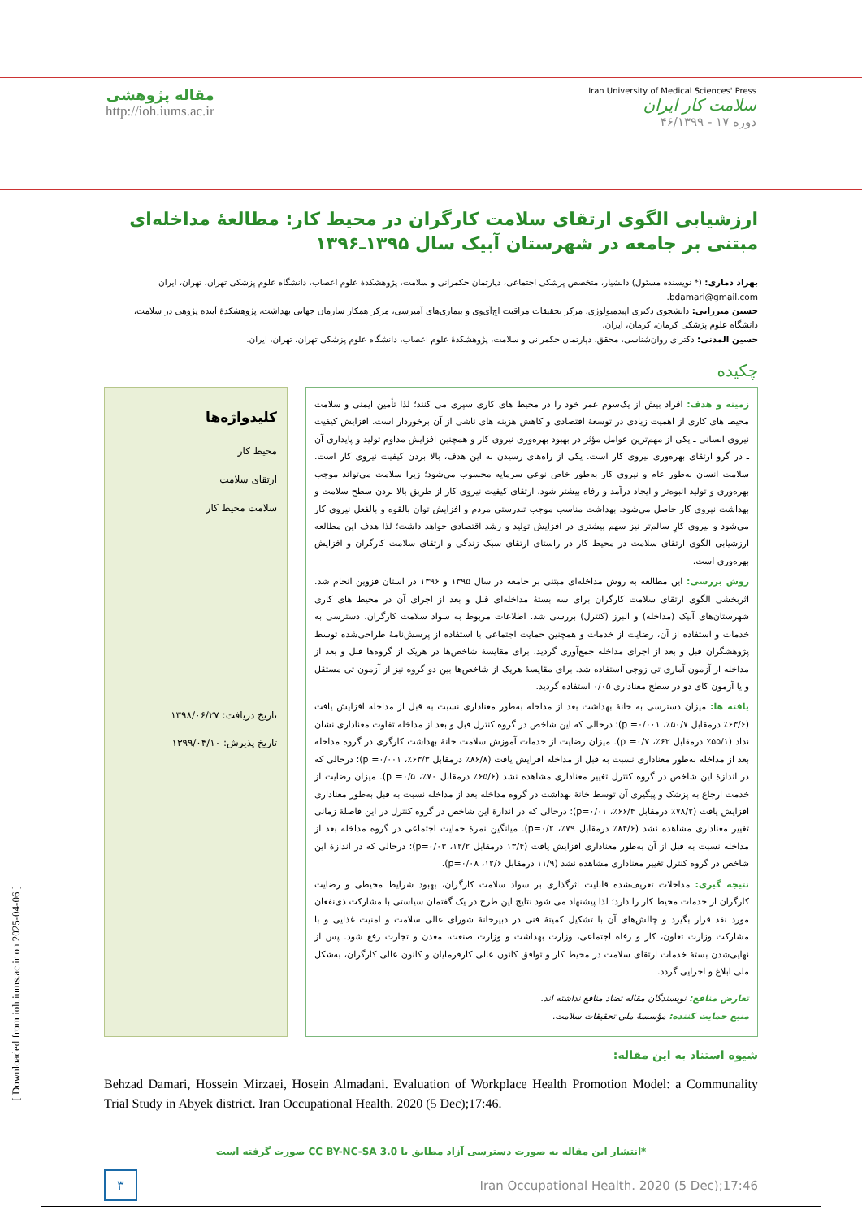Iran University of Medical Sciences' Press
سلامت کار ایران
دوره ۱۷ - ۴۶/۱۳۹۹
مقاله پژوهشی
http://ioh.iums.ac.ir
ارزشیابی الگوی ارتقای سلامت کارگران در محیط کار: مطالعۀ مداخله‌ای مبتنی بر جامعه در شهرستان آبیک سال ۱۳۹۵ـ۱۳۹۶
بهزاد دماری: (* نویسنده مسئول) دانشیار، متخصص پزشکی اجتماعی، دپارتمان حکمرانی و سلامت، پژوهشکدۀ علوم اعصاب، دانشگاه علوم پزشکی تهران، تهران، ایران bdamari@gmail.com.
حسین میرزایی: دانشجوی دکتری اپیدمیولوژی، مرکز تحقیقات مراقبت اچ‌آی‌وی و بیماری‌های آمیزشی، مرکز همکار سازمان جهانی بهداشت، پژوهشکدۀ آینده پژوهی در سلامت، دانشگاه علوم پزشکی کرمان، کرمان، ایران.
حسین المدنی: دکترای روان‌شناسی، محقق، دپارتمان حکمرانی و سلامت، پژوهشکدۀ علوم اعصاب، دانشگاه علوم پزشکی تهران، تهران، ایران.
چکیده
زمینه و هدف: افراد بیش از یک‌سوم عمر خود را در محیط های کاری سپری می کنند؛ لذا تأمین ایمنی و سلامت محیط های کاری از اهمیت زیادی در توسعۀ اقتصادی و کاهش هزینه های ناشی از آن برخوردار است. افزایش کیفیت نیروی انسانی ـ یکی از مهم‌ترین عوامل مؤثر در بهبود بهره‌وری نیروی کار و همچنین افزایش مداوم تولید و پایداری آن ـ در گرو ارتقای بهره‌وری نیروی کار است. یکی از راه‌های رسیدن به این هدف، بالا بردن کیفیت نیروی کار است. سلامت انسان به‌طور عام و نیروی کار به‌طور خاص نوعی سرمایه محسوب می‌شود؛ زیرا سلامت می‌تواند موجب بهره‌وری و تولید انبوه‌تر و ایجاد درآمد و رفاه بیشتر شود. ارتقای کیفیت نیروی کار از طریق بالا بردن سطح سلامت و بهداشت نیروی کار حاصل می‌شود. بهداشت مناسب موجب تندرستی مردم و افزایش توان بالقوه و بالفعل نیروی کار می‌شود و نیروی کارِ سالم‌تر نیز سهم بیشتری در افزایش تولید و رشد اقتصادی خواهد داشت؛ لذا هدف این مطالعه ارزشیابی الگوی ارتقای سلامت در محیط کار در راستای ارتقای سبک زندگی و ارتقای سلامت کارگران و افزایش بهره‌وری است.
روش بررسی: این مطالعه به روش مداخله‌ای مبتنی بر جامعه در سال ۱۳۹۵ و ۱۳۹۶ در استان قزوین انجام شد. اثربخشی الگوی ارتقای سلامت کارگران برای سه بستۀ مداخله‌ای قبل و بعد از اجرای آن در محیط های کاری شهرستان‌های آبیک (مداخله) و البرز (کنترل) بررسی شد. اطلاعات مربوط به سواد سلامت کارگران، دسترسی به خدمات و استفاده از آن، رضایت از خدمات و همچنین حمایت اجتماعی با استفاده از پرسش‌نامۀ طراحی‌شده توسط پژوهشگران قبل و بعد از اجرای مداخله جمع‌آوری گردید. برای مقایسۀ شاخص‌ها در هریک از گروه‌ها قبل و بعد از مداخله از آزمون آماری تی زوجی استفاده شد. برای مقایسۀ هریک از شاخص‌ها بین دو گروه نیز از آزمون تی مستقل و یا آزمون کای دو در سطح معناداری ۰/۰۵ استفاده گردید.
یافته ها: میزان دسترسی به خانۀ بهداشت بعد از مداخله به‌طور معناداری نسبت به قبل از مداخله افزایش یافت (۶۳/۶٪ درمقابل ۵۰/۷٪، p =۰/۰۰۱)؛ درحالی که این شاخص در گروه کنترل قبل و بعد از مداخله تفاوت معناداری نشان نداد (۵۵/۱٪ درمقابل ۶۲٪، p =۰/۷). میزان رضایت از خدمات آموزش سلامت خانۀ بهداشت کارگری در گروه مداخله بعد از مداخله به‌طور معناداری نسبت به قبل از مداخله افزایش یافت (۸۶/۸٪ درمقابل ۶۳/۳٪، p =۰/۰۰۱)؛ درحالی که در اندازۀ این شاخص در گروه کنترل تغییر معناداری مشاهده نشد (۶۵/۶٪ درمقابل ۷۰٪، p =۰/۵). میزان رضایت از خدمت ارجاع به پزشک و پیگیری آن توسط خانۀ بهداشت در گروه مداخله بعد از مداخله نسبت به قبل به‌طور معناداری افزایش یافت (۷۸/۲٪ درمقابل ۶۶/۴٪، p=۰/۰۱)؛ درحالی که در اندازۀ این شاخص در گروه کنترل در این فاصلۀ زمانی تغییر معناداری مشاهده نشد (۸۴/۶٪ درمقابل ۷۹٪، p=۰/۲). میانگین نمرۀ حمایت اجتماعی در گروه مداخله بعد از مداخله نسبت به قبل از آن به‌طور معناداری افزایش یافت (۱۳/۴ درمقابل ۱۲/۲، p=۰/۰۳)؛ درحالی که در اندازۀ این شاخص در گروه کنترل تغییر معناداری مشاهده نشد (۱۱/۹ درمقابل ۱۲/۶، p=۰/۰۸).
نتیجه گیری: مداخلات تعریف‌شده قابلیت اثرگذاری بر سواد سلامت کارگران، بهبود شرایط محیطی و رضایت کارگران از خدمات محیط کار را دارد؛ لذا پیشنهاد می شود نتایج این طرح در یک گفتمان سیاستی با مشارکت ذی‌نفعان مورد نقد قرار بگیرد و چالش‌های آن با تشکیل کمیتۀ فنی در دبیرخانۀ شورای عالی سلامت و امنیت غذایی و با مشارکت وزارت تعاون، کار و رفاه اجتماعی، وزارت بهداشت و وزارت صنعت، معدن و تجارت رفع شود. پس از نهایی‌شدن بستۀ خدمات ارتقای سلامت در محیط کار و توافق کانون عالی کارفرمایان و کانون عالی کارگران، به‌شکل ملی ابلاغ و اجرایی گردد.
تعارض منافع: نویسندگان مقاله تضاد منافع نداشته اند.
منبع حمایت کننده: مؤسسۀ ملی تحقیقات سلامت.
کلیدواژه‌ها
محیط کار
ارتقای سلامت
سلامت محیط کار
تاریخ دریافت: ۱۳۹۸/۰۶/۲۷
تاریخ پذیرش: ۱۳۹۹/۰۴/۱۰
شیوه استناد به این مقاله:
Behzad Damari, Hossein Mirzaei, Hosein Almadani. Evaluation of Workplace Health Promotion Model: a Communality Trial Study in Abyek district. Iran Occupational Health. 2020 (5 Dec);17:46.
*انتشار این مقاله به صورت دسترسی آزاد مطابق با CC BY-NC-SA 3.0 صورت گرفته است
۳ Iran Occupational Health. 2020 (5 Dec);17:46
[ Downloaded from ioh.iums.ac.ir on 2025-04-06 ]